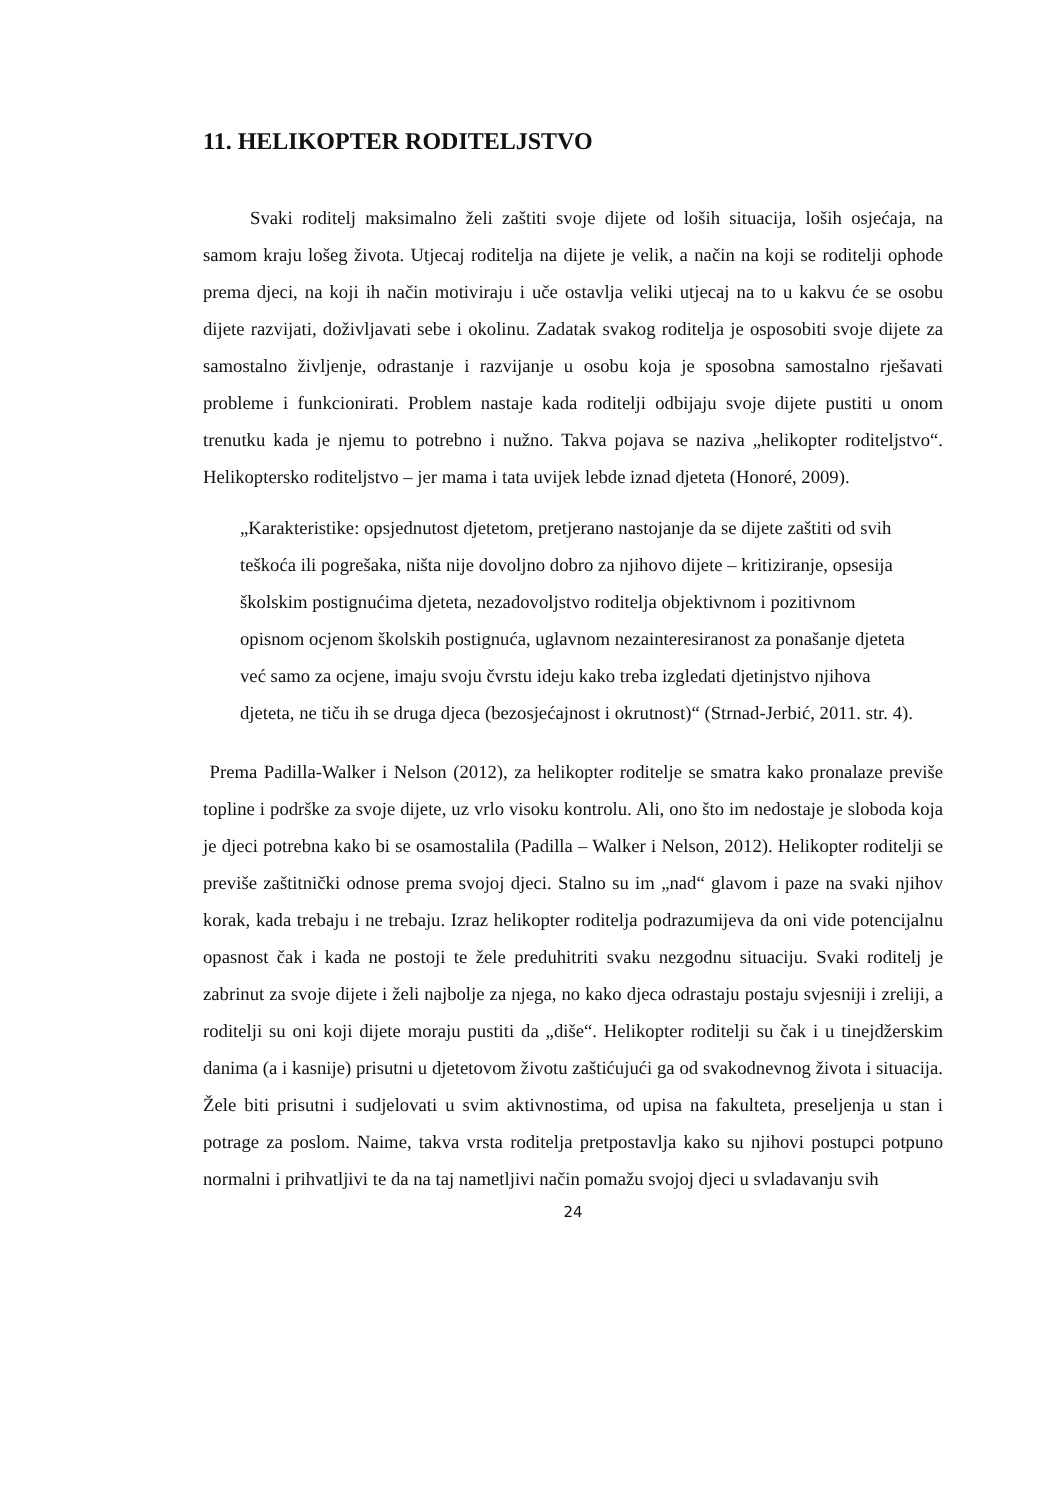11. HELIKOPTER RODITELJSTVO
Svaki roditelj maksimalno želi zaštiti svoje dijete od loših situacija, loših osjećaja, na samom kraju lošeg života. Utjecaj roditelja na dijete je velik, a način na koji se roditelji ophode prema djeci, na koji ih način motiviraju i uče ostavlja veliki utjecaj na to u kakvu će se osobu dijete razvijati, doživljavati sebe i okolinu. Zadatak svakog roditelja je osposobiti svoje dijete za samostalno življenje, odrastanje i razvijanje u osobu koja je sposobna samostalno rješavati probleme i funkcionirati. Problem nastaje kada roditelji odbijaju svoje dijete pustiti u onom trenutku kada je njemu to potrebno i nužno. Takva pojava se naziva „helikopter roditeljstvo“. Helikoptersko roditeljstvo – jer mama i tata uvijek lebde iznad djeteta (Honoré, 2009).
„Karakteristike: opsjednutost djetetom, pretjerano nastojanje da se dijete zaštiti od svih teškoća ili pogrešaka, ništa nije dovoljno dobro za njihovo dijete – kritiziranje, opsesija školskim postignućima djeteta, nezadovoljstvo roditelja objektivnom i pozitivnom opisnom ocjenom školskih postignuća, uglavnom nezainteresiranost za ponašanje djeteta već samo za ocjene, imaju svoju čvrstu ideju kako treba izgledati djetinjstvo njihova djeteta, ne tiču ih se druga djeca (bezosjećajnost i okrutnost)“ (Strnad-Jerbić, 2011. str. 4).
Prema Padilla-Walker i Nelson (2012), za helikopter roditelje se smatra kako pronalaze previše topline i podrške za svoje dijete, uz vrlo visoku kontrolu. Ali, ono što im nedostaje je sloboda koja je djeci potrebna kako bi se osamostalila (Padilla – Walker i Nelson, 2012). Helikopter roditelji se previše zaštitnički odnose prema svojoj djeci. Stalno su im „nad“ glavom i paze na svaki njihov korak, kada trebaju i ne trebaju. Izraz helikopter roditelja podrazumijeva da oni vide potencijalnu opasnost čak i kada ne postoji te žele preduhitriti svaku nezgodnu situaciju. Svaki roditelj je zabrinut za svoje dijete i želi najbolje za njega, no kako djeca odrastaju postaju svjesniji i zreliji, a roditelji su oni koji dijete moraju pustiti da „diše“. Helikopter roditelji su čak i u tinejdžerskim danima (a i kasnije) prisutni u djetetovom životu zaštićujući ga od svakodnevnog života i situacija. Žele biti prisutni i sudjelovati u svim aktivnostima, od upisa na fakulteta, preseljenja u stan i potrage za poslom. Naime, takva vrsta roditelja pretpostavlja kako su njihovi postupci potpuno normalni i prihvatljivi te da na taj nametljivi način pomažu svojoj djeci u svladavanju svih
24